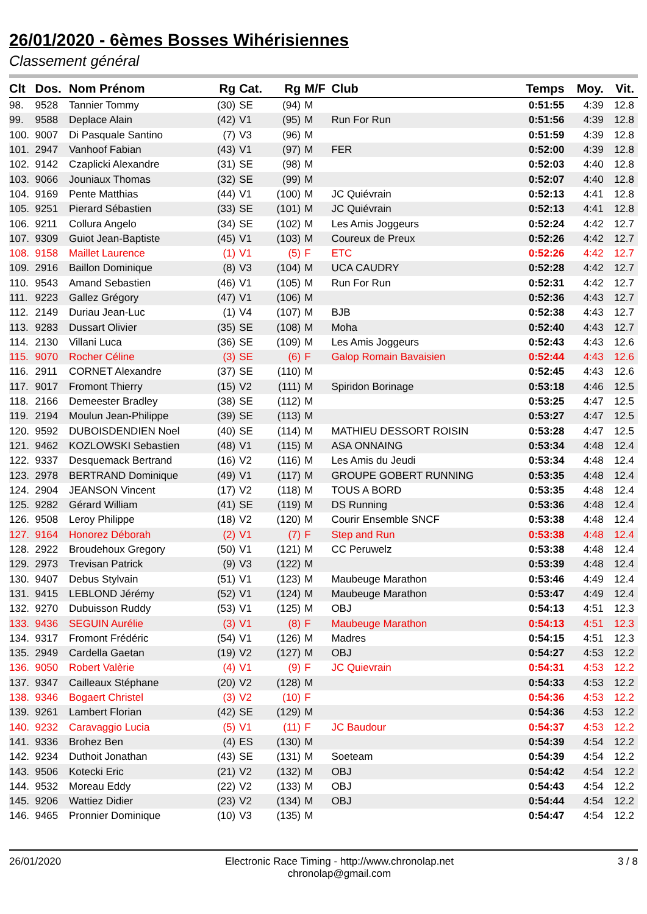26/01/2020 - 6èmes Bosses Wihérisiennes
Classement général
| Clt | Dos. | Nom Prénom | Rg | Cat. | Rg | M/F | Club | Temps | Moy. | Vit. |
| --- | --- | --- | --- | --- | --- | --- | --- | --- | --- | --- |
| 98. | 9528 | Tannier Tommy | (30) | SE | (94) | M | | 0:51:55 | 4:39 | 12.8 |
| 99. | 9588 | Deplace Alain | (42) | V1 | (95) | M | Run For Run | 0:51:56 | 4:39 | 12.8 |
| 100. | 9007 | Di Pasquale Santino | (7) | V3 | (96) | M | | 0:51:59 | 4:39 | 12.8 |
| 101. | 2947 | Vanhoof Fabian | (43) | V1 | (97) | M | FER | 0:52:00 | 4:39 | 12.8 |
| 102. | 9142 | Czaplicki Alexandre | (31) | SE | (98) | M | | 0:52:03 | 4:40 | 12.8 |
| 103. | 9066 | Jouniaux Thomas | (32) | SE | (99) | M | | 0:52:07 | 4:40 | 12.8 |
| 104. | 9169 | Pente Matthias | (44) | V1 | (100) | M | JC Quiévrain | 0:52:13 | 4:41 | 12.8 |
| 105. | 9251 | Pierard Sébastien | (33) | SE | (101) | M | JC Quiévrain | 0:52:13 | 4:41 | 12.8 |
| 106. | 9211 | Collura Angelo | (34) | SE | (102) | M | Les Amis Joggeurs | 0:52:24 | 4:42 | 12.7 |
| 107. | 9309 | Guiot Jean-Baptiste | (45) | V1 | (103) | M | Coureux de Preux | 0:52:26 | 4:42 | 12.7 |
| 108. | 9158 | Maillet Laurence | (1) | V1 | (5) | F | ETC | 0:52:26 | 4:42 | 12.7 |
| 109. | 2916 | Baillon Dominique | (8) | V3 | (104) | M | UCA CAUDRY | 0:52:28 | 4:42 | 12.7 |
| 110. | 9543 | Amand Sebastien | (46) | V1 | (105) | M | Run For Run | 0:52:31 | 4:42 | 12.7 |
| 111. | 9223 | Gallez Grégory | (47) | V1 | (106) | M | | 0:52:36 | 4:43 | 12.7 |
| 112. | 2149 | Duriau Jean-Luc | (1) | V4 | (107) | M | BJB | 0:52:38 | 4:43 | 12.7 |
| 113. | 9283 | Dussart Olivier | (35) | SE | (108) | M | Moha | 0:52:40 | 4:43 | 12.7 |
| 114. | 2130 | Villani Luca | (36) | SE | (109) | M | Les Amis Joggeurs | 0:52:43 | 4:43 | 12.6 |
| 115. | 9070 | Rocher Céline | (3) | SE | (6) | F | Galop Romain Bavaisien | 0:52:44 | 4:43 | 12.6 |
| 116. | 2911 | CORNET Alexandre | (37) | SE | (110) | M | | 0:52:45 | 4:43 | 12.6 |
| 117. | 9017 | Fromont Thierry | (15) | V2 | (111) | M | Spiridon Borinage | 0:53:18 | 4:46 | 12.5 |
| 118. | 2166 | Demeester Bradley | (38) | SE | (112) | M | | 0:53:25 | 4:47 | 12.5 |
| 119. | 2194 | Moulun Jean-Philippe | (39) | SE | (113) | M | | 0:53:27 | 4:47 | 12.5 |
| 120. | 9592 | DUBOISDENDIEN Noel | (40) | SE | (114) | M | MATHIEU DESSORT ROISIN | 0:53:28 | 4:47 | 12.5 |
| 121. | 9462 | KOZLOWSKI Sebastien | (48) | V1 | (115) | M | ASA ONNAING | 0:53:34 | 4:48 | 12.4 |
| 122. | 9337 | Desquemack Bertrand | (16) | V2 | (116) | M | Les Amis du Jeudi | 0:53:34 | 4:48 | 12.4 |
| 123. | 2978 | BERTRAND Dominique | (49) | V1 | (117) | M | GROUPE GOBERT RUNNING | 0:53:35 | 4:48 | 12.4 |
| 124. | 2904 | JEANSON Vincent | (17) | V2 | (118) | M | TOUS A BORD | 0:53:35 | 4:48 | 12.4 |
| 125. | 9282 | Gérard William | (41) | SE | (119) | M | DS Running | 0:53:36 | 4:48 | 12.4 |
| 126. | 9508 | Leroy Philippe | (18) | V2 | (120) | M | Courir Ensemble SNCF | 0:53:38 | 4:48 | 12.4 |
| 127. | 9164 | Honorez Déborah | (2) | V1 | (7) | F | Step and Run | 0:53:38 | 4:48 | 12.4 |
| 128. | 2922 | Broudehoux Gregory | (50) | V1 | (121) | M | CC Peruwelz | 0:53:38 | 4:48 | 12.4 |
| 129. | 2973 | Trevisan Patrick | (9) | V3 | (122) | M | | 0:53:39 | 4:48 | 12.4 |
| 130. | 9407 | Debus Stylvain | (51) | V1 | (123) | M | Maubeuge Marathon | 0:53:46 | 4:49 | 12.4 |
| 131. | 9415 | LEBLOND Jérémy | (52) | V1 | (124) | M | Maubeuge Marathon | 0:53:47 | 4:49 | 12.4 |
| 132. | 9270 | Dubuisson Ruddy | (53) | V1 | (125) | M | OBJ | 0:54:13 | 4:51 | 12.3 |
| 133. | 9436 | SEGUIN Aurélie | (3) | V1 | (8) | F | Maubeuge Marathon | 0:54:13 | 4:51 | 12.3 |
| 134. | 9317 | Fromont Frédéric | (54) | V1 | (126) | M | Madres | 0:54:15 | 4:51 | 12.3 |
| 135. | 2949 | Cardella Gaetan | (19) | V2 | (127) | M | OBJ | 0:54:27 | 4:53 | 12.2 |
| 136. | 9050 | Robert Valèrie | (4) | V1 | (9) | F | JC Quievrain | 0:54:31 | 4:53 | 12.2 |
| 137. | 9347 | Cailleaux Stéphane | (20) | V2 | (128) | M | | 0:54:33 | 4:53 | 12.2 |
| 138. | 9346 | Bogaert Christel | (3) | V2 | (10) | F | | 0:54:36 | 4:53 | 12.2 |
| 139. | 9261 | Lambert Florian | (42) | SE | (129) | M | | 0:54:36 | 4:53 | 12.2 |
| 140. | 9232 | Caravaggio Lucia | (5) | V1 | (11) | F | JC Baudour | 0:54:37 | 4:53 | 12.2 |
| 141. | 9336 | Brohez Ben | (4) | ES | (130) | M | | 0:54:39 | 4:54 | 12.2 |
| 142. | 9234 | Duthoit Jonathan | (43) | SE | (131) | M | Soeteam | 0:54:39 | 4:54 | 12.2 |
| 143. | 9506 | Kotecki Eric | (21) | V2 | (132) | M | OBJ | 0:54:42 | 4:54 | 12.2 |
| 144. | 9532 | Moreau Eddy | (22) | V2 | (133) | M | OBJ | 0:54:43 | 4:54 | 12.2 |
| 145. | 9206 | Wattiez Didier | (23) | V2 | (134) | M | OBJ | 0:54:44 | 4:54 | 12.2 |
| 146. | 9465 | Pronnier Dominique | (10) | V3 | (135) | M | | 0:54:47 | 4:54 | 12.2 |
26/01/2020 Electronic Race Timing - http://www.chronolap.net
chronolap@gmail.com
3 / 8